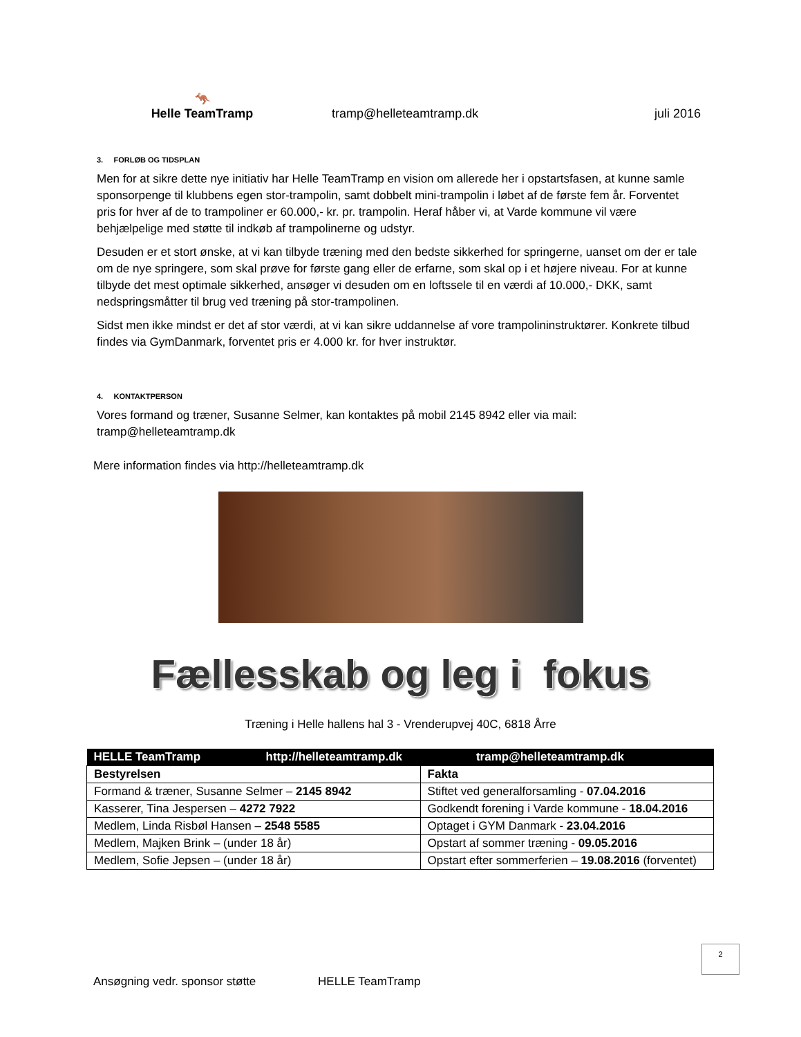🦘
Helle TeamTramp
tramp@helleteamtramp.dk
juli 2016
3. FORLØB OG TIDSPLAN
Men for at sikre dette nye initiativ har Helle TeamTramp en vision om allerede her i opstartsfasen, at kunne samle sponsorpenge til klubbens egen stor-trampolin, samt dobbelt mini-trampolin i løbet af de første fem år. Forventet pris for hver af de to trampoliner er 60.000,- kr. pr. trampolin. Heraf håber vi, at Varde kommune vil være behjælpelige med støtte til indkøb af trampolinerne og udstyr.
Desuden er et stort ønske, at vi kan tilbyde træning med den bedste sikkerhed for springerne, uanset om der er tale om de nye springere, som skal prøve for første gang eller de erfarne, som skal op i et højere niveau. For at kunne tilbyde det mest optimale sikkerhed, ansøger vi desuden om en loftssele til en værdi af 10.000,- DKK, samt nedspringsmåtter til brug ved træning på stor-trampolinen.
Sidst men ikke mindst er det af stor værdi, at vi kan sikre uddannelse af vore trampolininstruktører. Konkrete tilbud findes via GymDanmark, forventet pris er 4.000 kr. for hver instruktør.
4. KONTAKTPERSON
Vores formand og træner, Susanne Selmer, kan kontaktes på mobil 2145 8942 eller via mail: tramp@helleteamtramp.dk
Mere information findes via http://helleteamtramp.dk
Fællesskab og leg i fokus
Træning i Helle hallens hal 3 - Vrenderupvej 40C, 6818 Årre
| HELLE TeamTramp http://helleteamtramp.dk | tramp@helleteamtramp.dk |
| Bestyrelsen | Fakta |
| Formand & træner, Susanne Selmer – 2145 8942 | Stiftet ved generalforsamling - 07.04.2016 |
| Kasserer, Tina Jespersen – 4272 7922 | Godkendt forening i Varde kommune - 18.04.2016 |
| Medlem, Linda Risbøl Hansen – 2548 5585 | Optaget i GYM Danmark - 23.04.2016 |
| Medlem, Majken Brink – (under 18 år) | Opstart af sommer træning - 09.05.2016 |
| Medlem, Sofie Jepsen – (under 18 år) | Opstart efter sommerferien – 19.08.2016 (forventet) |
2
Ansøgning vedr. sponsor støtte HELLE TeamTramp